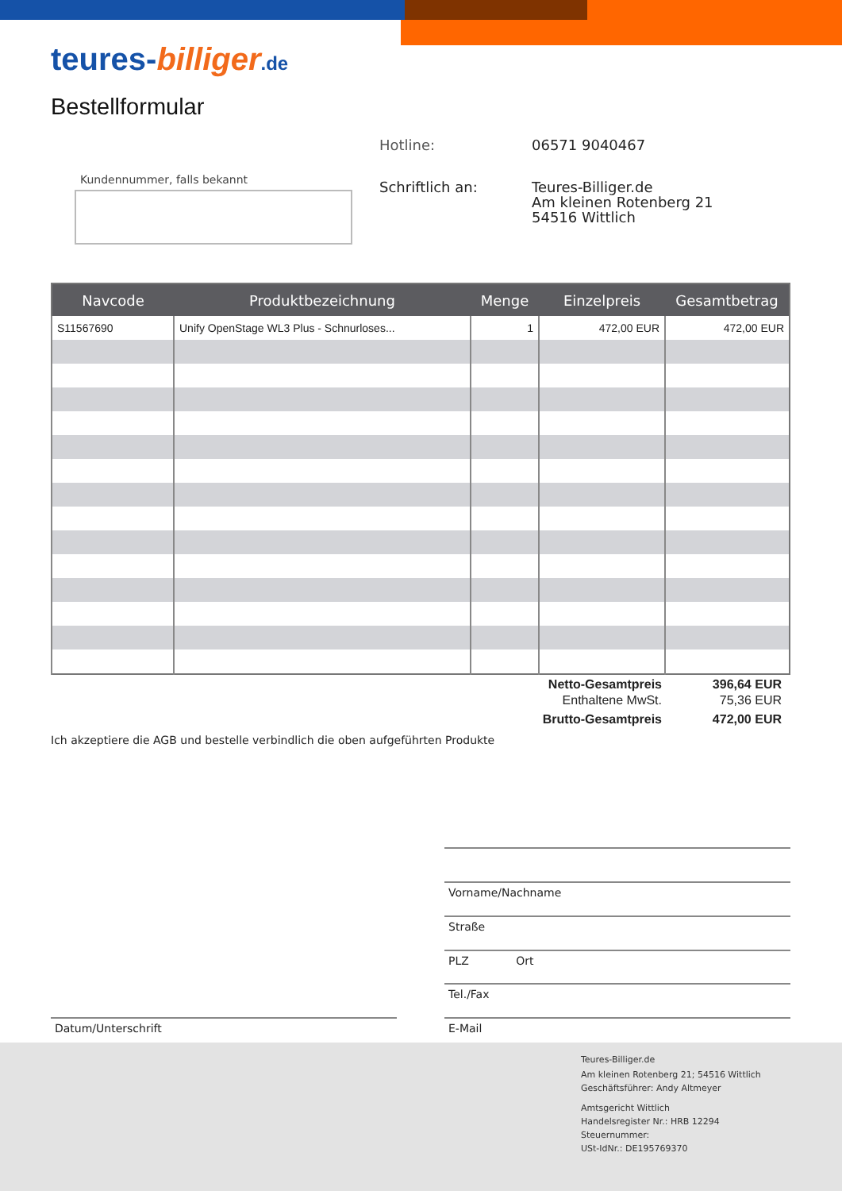teures-billiger.de
Bestellformular
Hotline: 06571 9040467
Kundennummer, falls bekannt Schriftlich an:
Teures-Billiger.de
Am kleinen Rotenberg 21
54516 Wittlich
| Navcode | Produktbezeichnung | Menge | Einzelpreis | Gesamtbetrag |
| --- | --- | --- | --- | --- |
| S11567690 | Unify OpenStage WL3 Plus - Schnurloses... | 1 | 472,00 EUR | 472,00 EUR |
Netto-Gesamtpreis 396,64 EUR
Enthaltene MwSt. 75,36 EUR
Brutto-Gesamtpreis 472,00 EUR
Ich akzeptiere die AGB und bestelle verbindlich die oben aufgeführten Produkte
Vorname/Nachname
Straße
PLZ Ort
Tel./Fax
E-Mail
Datum/Unterschrift
Teures-Billiger.de
Am kleinen Rotenberg 21; 54516 Wittlich
Geschäftsführer: Andy Altmeyer
Amtsgericht Wittlich
Handelsregister Nr.: HRB 12294
Steuernummer:
USt-IdNr.: DE195769370